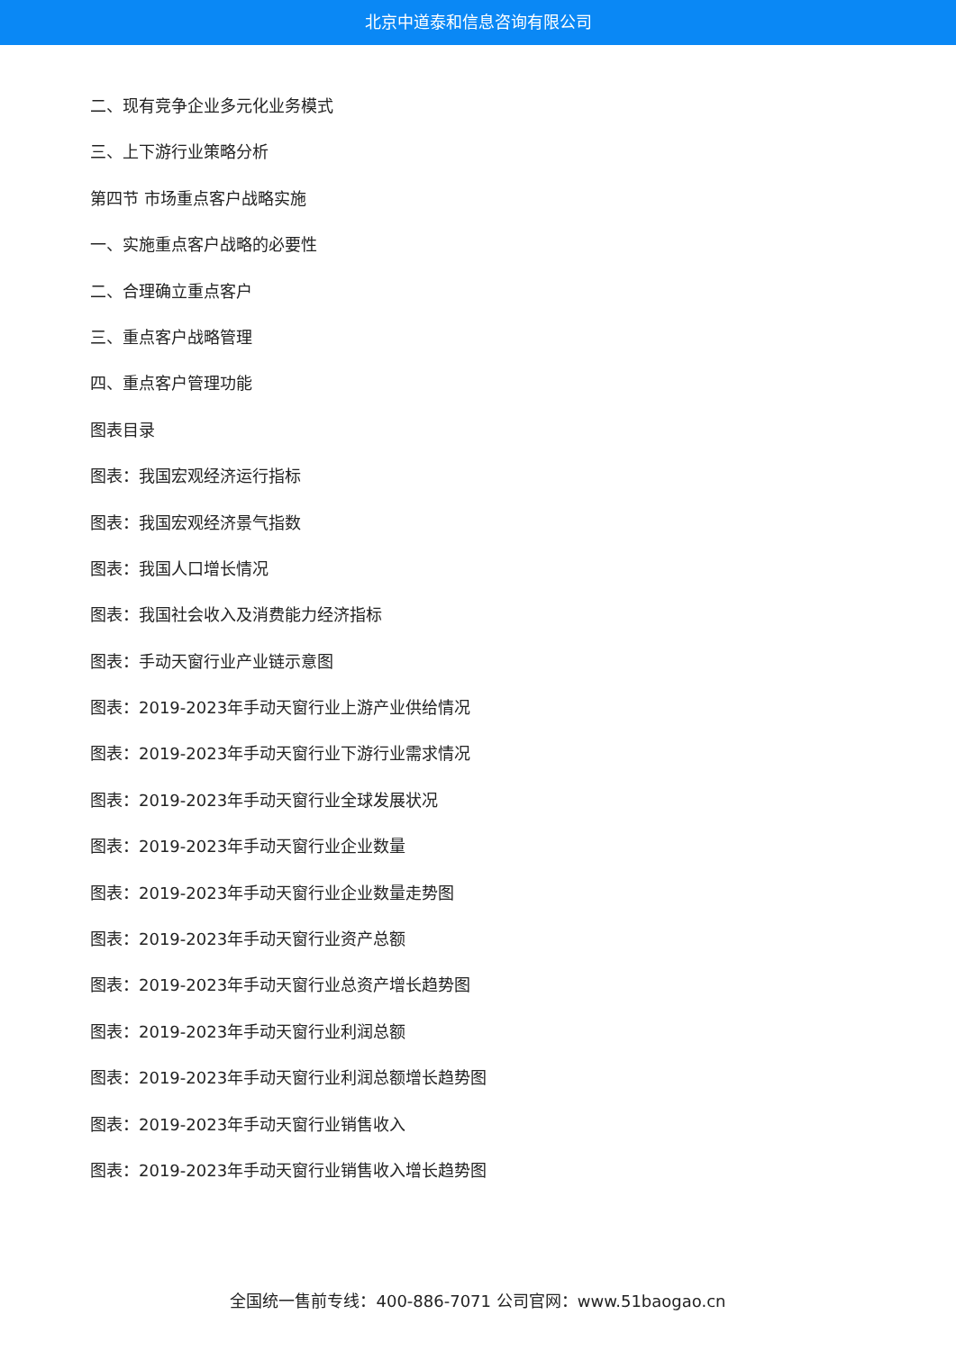北京中道泰和信息咨询有限公司
二、现有竞争企业多元化业务模式
三、上下游行业策略分析
第四节 市场重点客户战略实施
一、实施重点客户战略的必要性
二、合理确立重点客户
三、重点客户战略管理
四、重点客户管理功能
图表目录
图表：我国宏观经济运行指标
图表：我国宏观经济景气指数
图表：我国人口增长情况
图表：我国社会收入及消费能力经济指标
图表：手动天窗行业产业链示意图
图表：2019-2023年手动天窗行业上游产业供给情况
图表：2019-2023年手动天窗行业下游行业需求情况
图表：2019-2023年手动天窗行业全球发展状况
图表：2019-2023年手动天窗行业企业数量
图表：2019-2023年手动天窗行业企业数量走势图
图表：2019-2023年手动天窗行业资产总额
图表：2019-2023年手动天窗行业总资产增长趋势图
图表：2019-2023年手动天窗行业利润总额
图表：2019-2023年手动天窗行业利润总额增长趋势图
图表：2019-2023年手动天窗行业销售收入
图表：2019-2023年手动天窗行业销售收入增长趋势图
全国统一售前专线：400-886-7071 公司官网：www.51baogao.cn